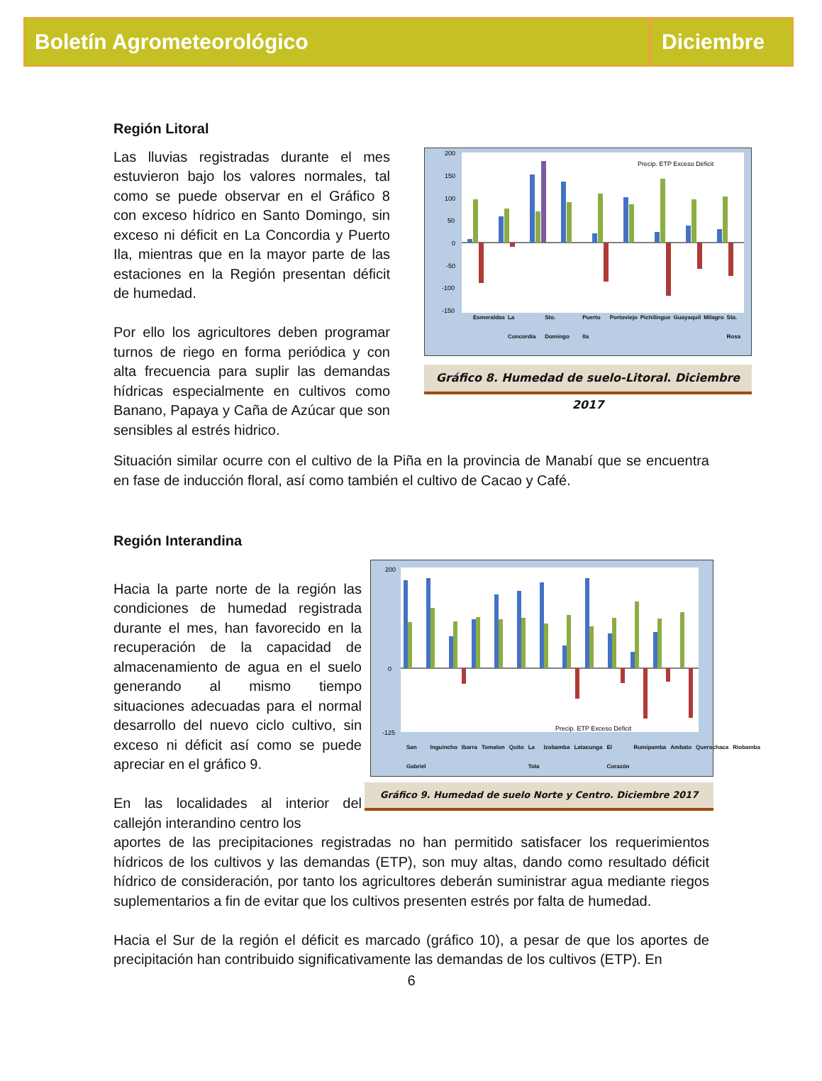Boletín Agrometeorológico Diciembre
Región Litoral
Las lluvias registradas durante el mes estuvieron bajo los valores normales, tal como se puede observar en el Gráfico 8 con exceso hídrico en Santo Domingo, sin exceso ni déficit en La Concordia y Puerto Ila, mientras que en la mayor parte de las estaciones en la Región presentan déficit de humedad.
Por ello los agricultores deben programar turnos de riego en forma periódica y con alta frecuencia para suplir las demandas hídricas especialmente en cultivos como Banano, Papaya y Caña de Azúcar que son sensibles al estrés hidrico.
200
150
100
50
0
-50
-100
-150
Precip. ETP Exceso Déficit
Esmeraldas La Concordia Sto. Domingo Puerto Ila Portoviejo Pichilingue Guayaquil Milagro Sta. Rosa
Gráfico 8. Humedad de suelo-Litoral. Diciembre 2017
Situación similar ocurre con el cultivo de la Piña en la provincia de Manabí que se encuentra en fase de inducción floral, así como también el cultivo de Cacao y Café.
Región Interandina
Hacia la parte norte de la región las condiciones de humedad registrada durante el mes, han favorecido en la recuperación de la capacidad de almacenamiento de agua en el suelo generando al mismo tiempo situaciones adecuadas para el normal desarrollo del nuevo ciclo cultivo, sin exceso ni déficit así como se puede apreciar en el gráfico 9.
En las localidades al interior del callejón interandino centro los
200
0
-125
Precip. ETP Exceso Déficit
San Gabriel Inguincho Ibarra Tomalon Quito La Tola Izobamba Latacunga El Corazón Rumipamba Ambato Querochaca Riobamba
Gráfico 9. Humedad de suelo Norte y Centro. Diciembre 2017
aportes de las precipitaciones registradas no han permitido satisfacer los requerimientos hídricos de los cultivos y las demandas (ETP), son muy altas, dando como resultado déficit hídrico de consideración, por tanto los agricultores deberán suministrar agua mediante riegos suplementarios a fin de evitar que los cultivos presenten estrés por falta de humedad.
Hacia el Sur de la región el déficit es marcado (gráfico 10), a pesar de que los aportes de precipitación han contribuido significativamente las demandas de los cultivos (ETP). En
6